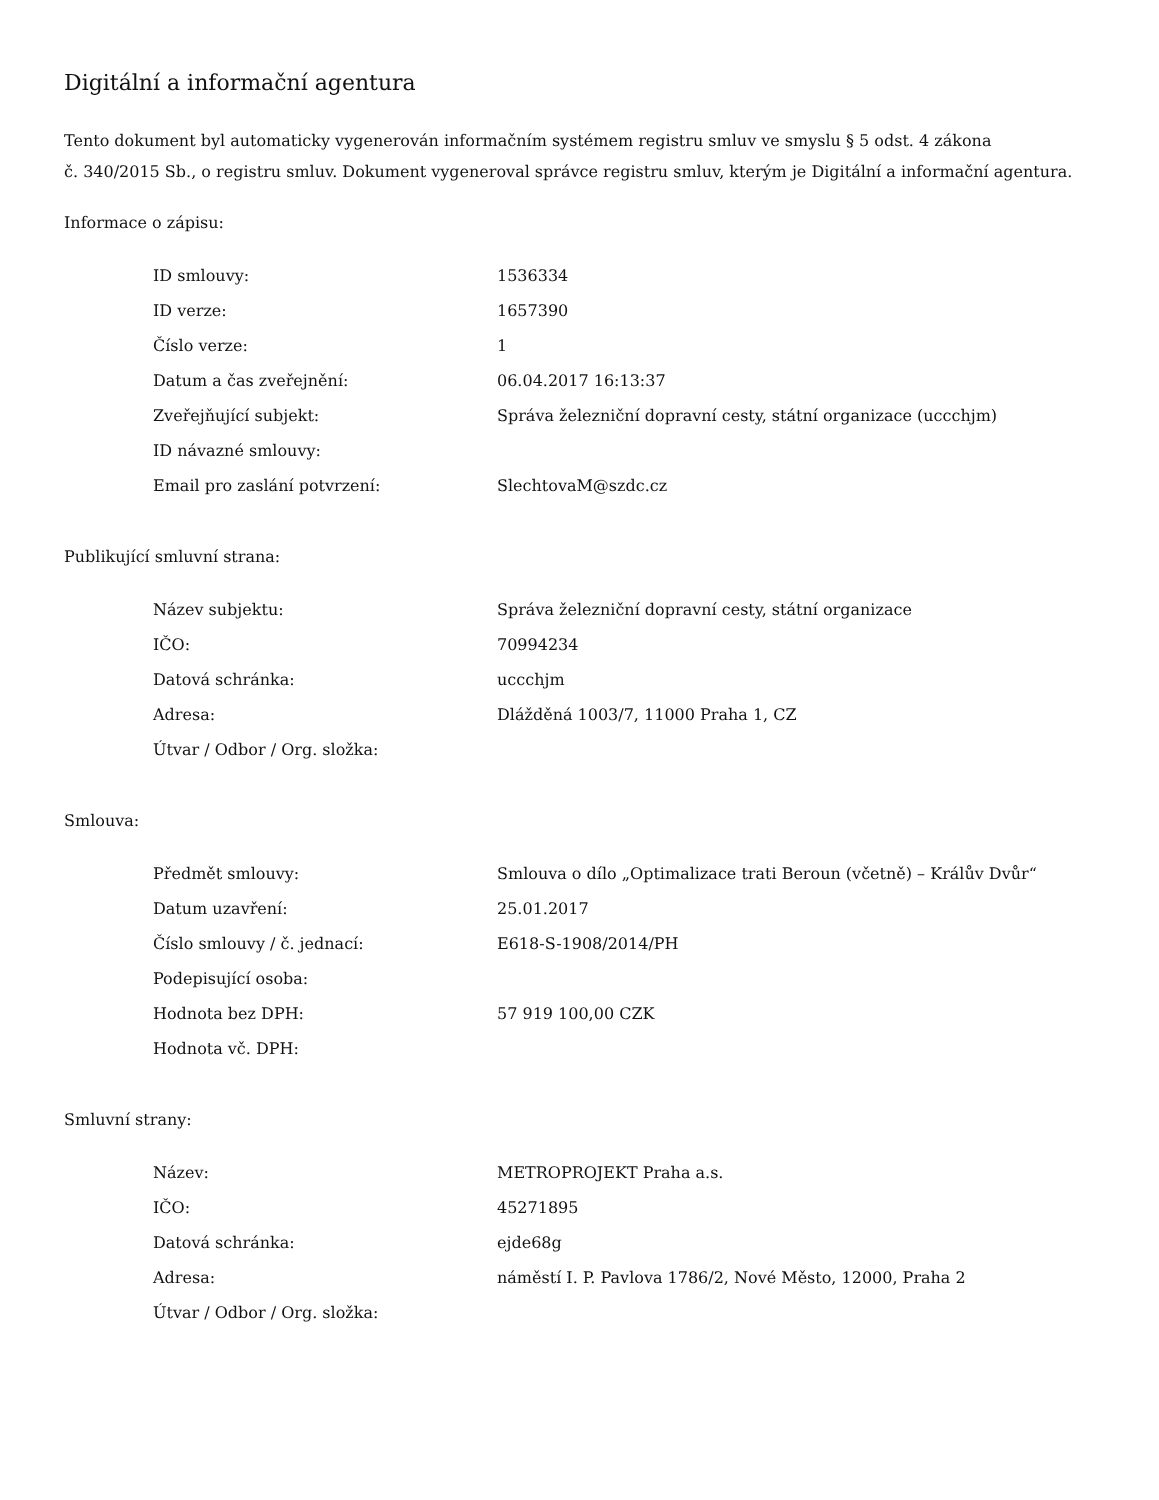Digitální a informační agentura
Tento dokument byl automaticky vygenerován informačním systémem registru smluv ve smyslu § 5 odst. 4 zákona
č. 340/2015 Sb., o registru smluv. Dokument vygeneroval správce registru smluv, kterým je Digitální a informační agentura.
Informace o zápisu:
| ID smlouvy: | 1536334 |
| ID verze: | 1657390 |
| Číslo verze: | 1 |
| Datum a čas zveřejnění: | 06.04.2017 16:13:37 |
| Zveřejňující subjekt: | Správa železniční dopravní cesty, státní organizace (uccchjm) |
| ID návazné smlouvy: | |
| Email pro zaslání potvrzení: | SlechtovaM@szdc.cz |
Publikující smluvní strana:
| Název subjektu: | Správa železniční dopravní cesty, státní organizace |
| IČO: | 70994234 |
| Datová schránka: | uccchjm |
| Adresa: | Dlážděná 1003/7, 11000 Praha 1, CZ |
| Útvar / Odbor / Org. složka: | |
Smlouva:
| Předmět smlouvy: | Smlouva o dílo „Optimalizace trati Beroun (včetně) – Králův Dvůr“ |
| Datum uzavření: | 25.01.2017 |
| Číslo smlouvy / č. jednací: | E618-S-1908/2014/PH |
| Podepisující osoba: | |
| Hodnota bez DPH: | 57 919 100,00 CZK |
| Hodnota vč. DPH: | |
Smluvní strany:
| Název: | METROPROJEKT Praha a.s. |
| IČO: | 45271895 |
| Datová schránka: | ejde68g |
| Adresa: | náměstí I. P. Pavlova 1786/2, Nové Město, 12000, Praha 2 |
| Útvar / Odbor / Org. složka: | |